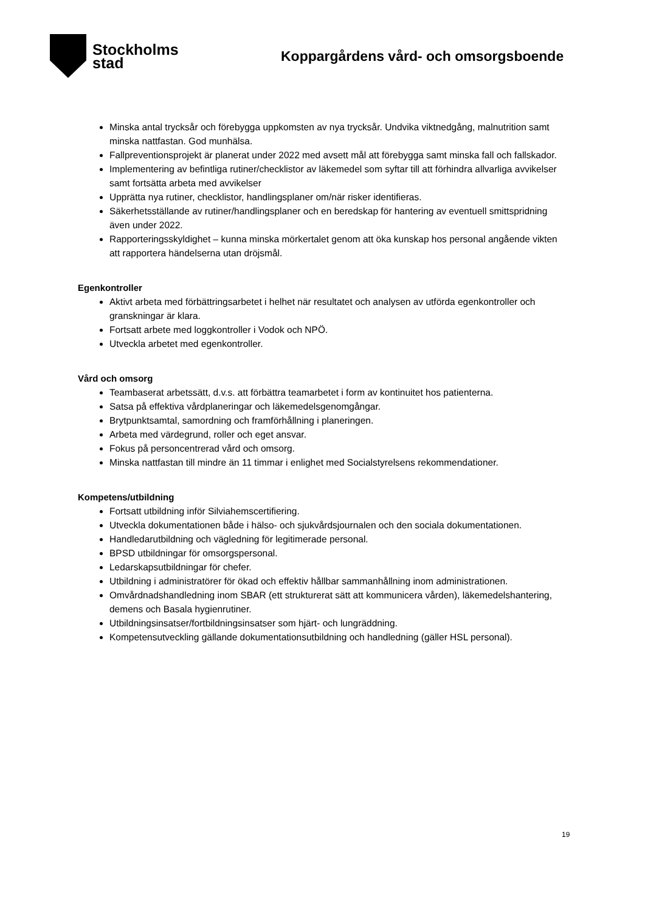Stockholms
stad
Koppargårdens vård- och omsorgsboende
Minska antal trycksår och förebygga uppkomsten av nya trycksår. Undvika viktnedgång, malnutrition samt minska nattfastan. God munhälsa.
Fallpreventionsprojekt är planerat under 2022 med avsett mål att förebygga samt minska fall och fallskador.
Implementering av befintliga rutiner/checklistor av läkemedel som syftar till att förhindra allvarliga avvikelser samt fortsätta arbeta med avvikelser
Upprätta nya rutiner, checklistor, handlingsplaner om/när risker identifieras.
Säkerhetsställande av rutiner/handlingsplaner och en beredskap för hantering av eventuell smittspridning även under 2022.
Rapporteringsskyldighet – kunna minska mörkertalet genom att öka kunskap hos personal angående vikten att rapportera händelserna utan dröjsmål.
Egenkontroller
Aktivt arbeta med förbättringsarbetet i helhet när resultatet och analysen av utförda egenkontroller och granskningar är klara.
Fortsatt arbete med loggkontroller i Vodok och NPÖ.
Utveckla arbetet med egenkontroller.
Vård och omsorg
Teambaserat arbetssätt, d.v.s. att förbättra teamarbetet i form av kontinuitet hos patienterna.
Satsa på effektiva vårdplaneringar och läkemedelsgenomgångar.
Brytpunktsamtal, samordning och framförhållning i planeringen.
Arbeta med värdegrund, roller och eget ansvar.
Fokus på personcentrerad vård och omsorg.
Minska nattfastan till mindre än 11 timmar i enlighet med Socialstyrelsens rekommendationer.
Kompetens/utbildning
Fortsatt utbildning inför Silviahemscertifiering.
Utveckla dokumentationen både i hälso- och sjukvårdsjournalen och den sociala dokumentationen.
Handledarutbildning och vägledning för legitimerade personal.
BPSD utbildningar för omsorgspersonal.
Ledarskapsutbildningar för chefer.
Utbildning i administratörer för ökad och effektiv hållbar sammanhållning inom administrationen.
Omvårdnadshandledning inom SBAR (ett strukturerat sätt att kommunicera vården), läkemedelshantering, demens och Basala hygienrutiner.
Utbildningsinsatser/fortbildningsinsatser som hjärt- och lungräddning.
Kompetensutveckling gällande dokumentationsutbildning och handledning (gäller HSL personal).
19